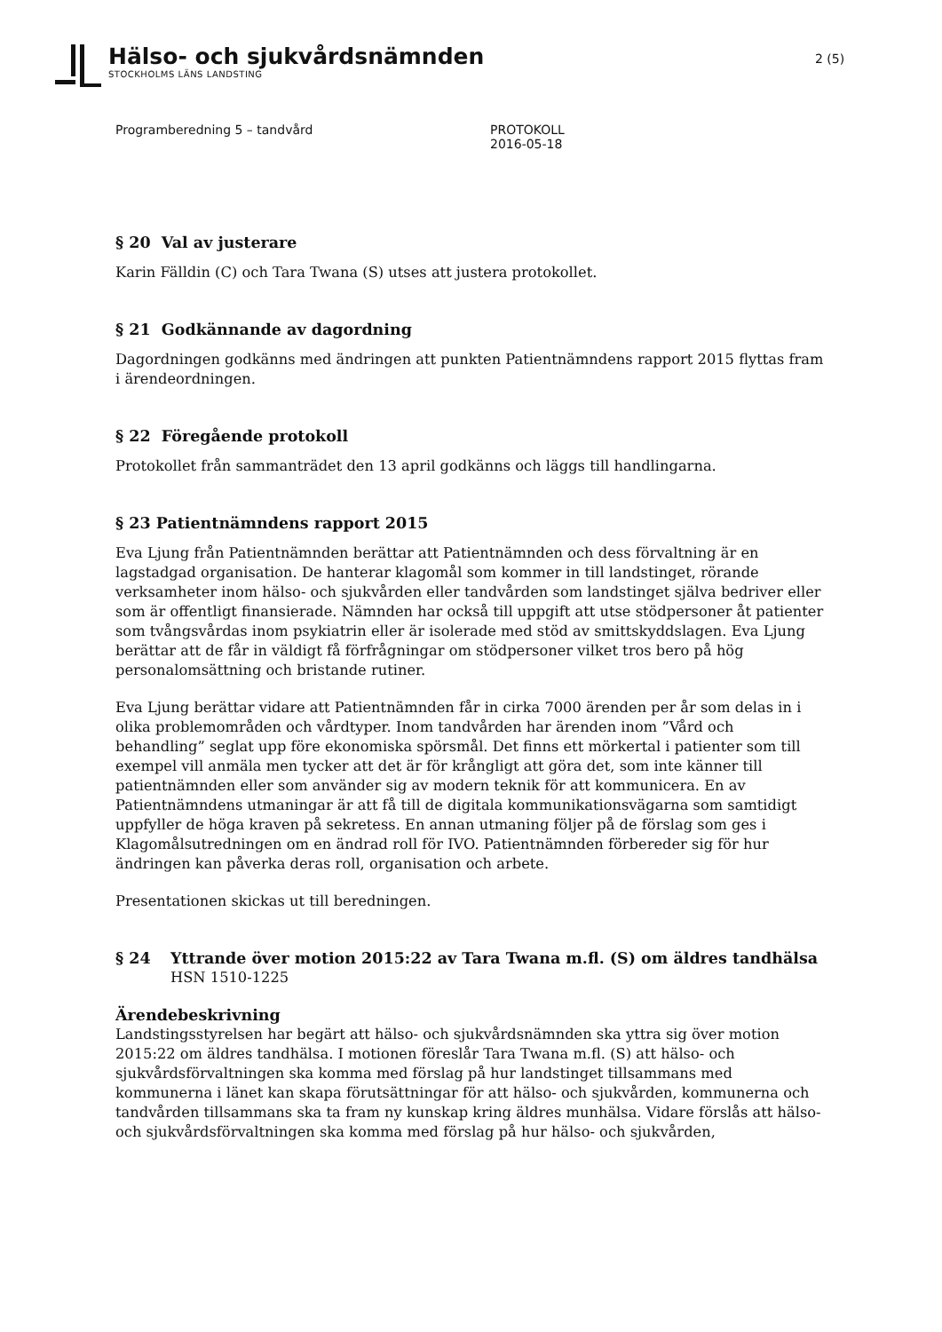Hälso- och sjukvårdsnämnden
STOCKHOLMS LÄNS LANDSTING
2 (5)
Programberedning 5 – tandvård PROTOKOLL
2016-05-18
§ 20 Val av justerare
Karin Fälldin (C) och Tara Twana (S) utses att justera protokollet.
§ 21 Godkännande av dagordning
Dagordningen godkänns med ändringen att punkten Patientnämndens rapport 2015 flyttas fram i ärendeordningen.
§ 22 Föregående protokoll
Protokollet från sammanträdet den 13 april godkänns och läggs till handlingarna.
§ 23 Patientnämndens rapport 2015
Eva Ljung från Patientnämnden berättar att Patientnämnden och dess förvaltning är en lagstadgad organisation. De hanterar klagomål som kommer in till landstinget, rörande verksamheter inom hälso- och sjukvården eller tandvården som landstinget själva bedriver eller som är offentligt finansierade. Nämnden har också till uppgift att utse stödpersoner åt patienter som tvångsvårdas inom psykiatrin eller är isolerade med stöd av smittskyddslagen. Eva Ljung berättar att de får in väldigt få förfrågningar om stödpersoner vilket tros bero på hög personalomsättning och bristande rutiner.
Eva Ljung berättar vidare att Patientnämnden får in cirka 7000 ärenden per år som delas in i olika problemområden och vårdtyper. Inom tandvården har ärenden inom ”Vård och behandling” seglat upp före ekonomiska spörsmål. Det finns ett mörkertal i patienter som till exempel vill anmäla men tycker att det är för krångligt att göra det, som inte känner till patientnämnden eller som använder sig av modern teknik för att kommunicera. En av Patientnämndens utmaningar är att få till de digitala kommunikationsvägarna som samtidigt uppfyller de höga kraven på sekretess. En annan utmaning följer på de förslag som ges i Klagomålsutredningen om en ändrad roll för IVO. Patientnämnden förbereder sig för hur ändringen kan påverka deras roll, organisation och arbete.
Presentationen skickas ut till beredningen.
§ 24 Yttrande över motion 2015:22 av Tara Twana m.fl. (S) om äldres tandhälsa
HSN 1510-1225
Ärendebeskrivning
Landstingsstyrelsen har begärt att hälso- och sjukvårdsnämnden ska yttra sig över motion 2015:22 om äldres tandhälsa. I motionen föreslår Tara Twana m.fl. (S) att hälso- och sjukvårdsförvaltningen ska komma med förslag på hur landstinget tillsammans med kommunerna i länet kan skapa förutsättningar för att hälso- och sjukvården, kommunerna och tandvården tillsammans ska ta fram ny kunskap kring äldres munhälsa. Vidare förslås att hälso- och sjukvårdsförvaltningen ska komma med förslag på hur hälso- och sjukvården,